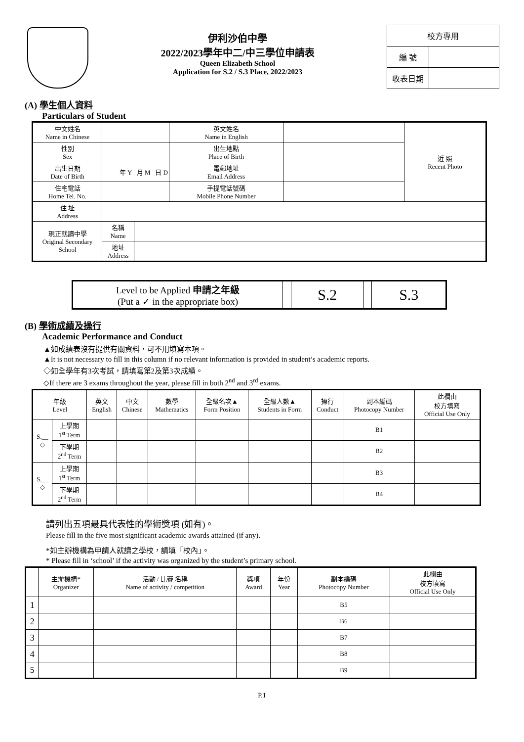伊利沙伯中學
2022/2023學年中二/中三學位申請表
Queen Elizabeth School
Application for S.2 / S.3 Place, 2022/2023
| 校方專用 | |
| 編 號 | |
| 收表日期 | |
(A) 學生個人資料
Particulars of Student
| 中文姓名 Name in Chinese | | | 英文姓名 Name in English | | 近 照 Recent Photo |
| 性別 Sex | | | 出生地點 Place of Birth | | |
| 出生日期 Date of Birth | 年 Y 月 M 日 D | | 電郵地址 Email Address | | |
| 住宅電話 Home Tel. No. | | | 手提電話號碼 Mobile Phone Number | | |
| 住 址 Address | | | | | |
| 現正就讀中學 Original Secondary School | 名稱 Name | | | | |
| | 地址 Address | | | | |
| Level to be Applied 申請之年級 (Put a ✓ in the appropriate box) | | S.2 | | S.3 |
(B) 學術成績及操行
Academic Performance and Conduct
▲如成績表沒有提供有關資料，可不用填寫本項。
▲It is not necessary to fill in this column if no relevant information is provided in student’s academic reports.
◇如全學年有3次考試，請填寫第2及第3次成績。
◇If there are 3 exams throughout the year, please fill in both 2<sup>nd</sup> and 3<sup>rd</sup> exams.
| 年級 Level | | 英文 English | 中文 Chinese | 數學 Mathematics | 全級名次▲ Form Position | 全級人數▲ Students in Form | 操行 Conduct | 副本編碼 Photocopy Number | 此欄由 校方填寫 Official Use Only |
| --- | --- | --- | --- | --- | --- | --- | --- | --- | --- |
| S.__ ◇ | 上學期 1<sup>st</sup> Term | | | | | | | B1 | |
| | 下學期 2<sup>nd</sup> Term | | | | | | | B2 | |
| S.__ ◇ | 上學期 1<sup>st</sup> Term | | | | | | | B3 | |
| | 下學期 2<sup>nd</sup> Term | | | | | | | B4 | |
請列出五項最具代表性的學術獎項 (如有)。
Please fill in the five most significant academic awards attained (if any).
*如主辦機構為申請人就讀之學校，請填「校內」。
* Please fill in ‘school’ if the activity was organized by the student’s primary school.
| | 主辦機構* Organizer | 活動 / 比賽 名稱 Name of activity / competition | 獎項 Award | 年份 Year | 副本編碼 Photocopy Number | 此欄由 校方填寫 Official Use Only |
| --- | --- | --- | --- | --- | --- | --- |
| 1 | | | | | B5 | |
| 2 | | | | | B6 | |
| 3 | | | | | B7 | |
| 4 | | | | | B8 | |
| 5 | | | | | B9 | |
P.1